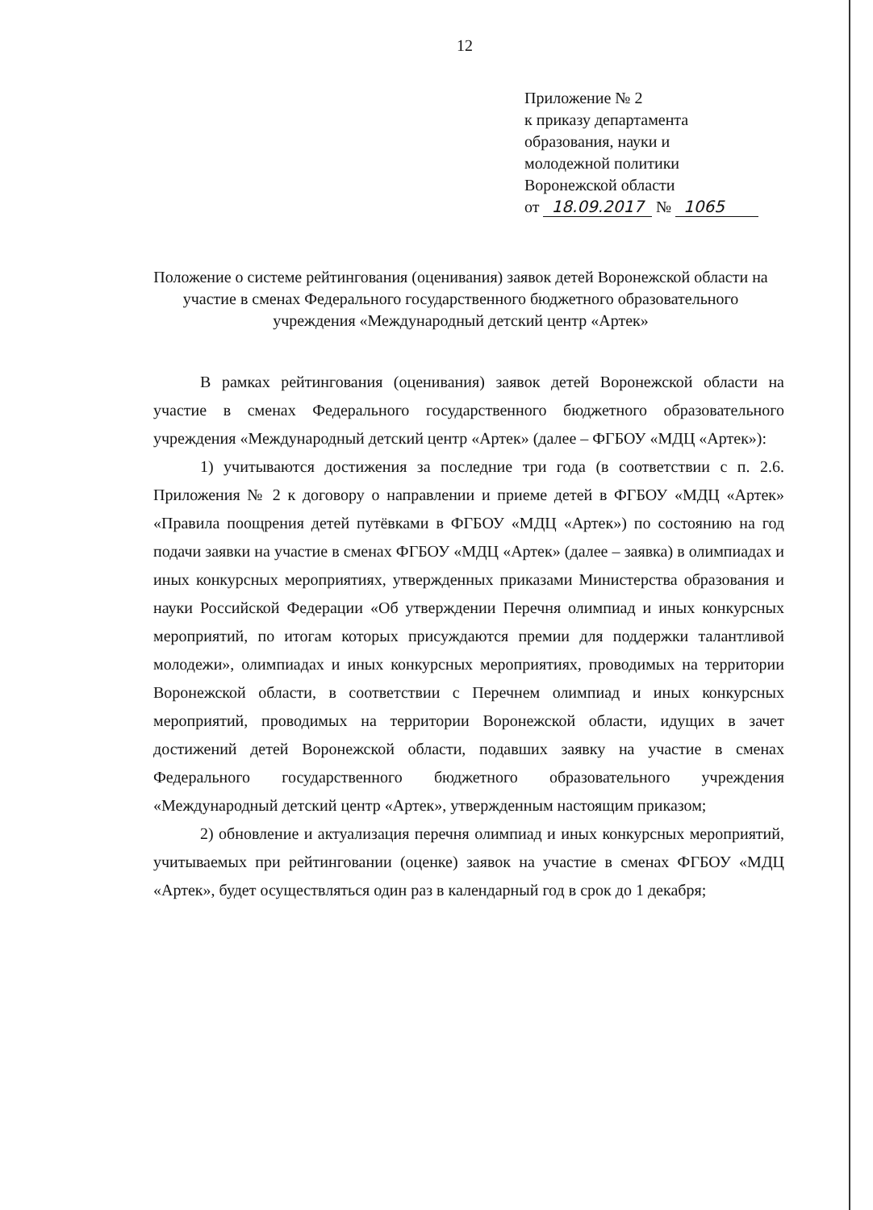12
Приложение № 2
к приказу департамента
образования, науки и
молодежной политики
Воронежской области
от 18.09.2017 № 1065
Положение о системе рейтингования (оценивания) заявок детей Воронежской области на участие в сменах Федерального государственного бюджетного образовательного учреждения «Международный детский центр «Артек»
В рамках рейтингования (оценивания) заявок детей Воронежской области на участие в сменах Федерального государственного бюджетного образовательного учреждения «Международный детский центр «Артек» (далее – ФГБОУ «МДЦ «Артек»):
1) учитываются достижения за последние три года (в соответствии с п. 2.6. Приложения № 2 к договору о направлении и приеме детей в ФГБОУ «МДЦ «Артек» «Правила поощрения детей путёвками в ФГБОУ «МДЦ «Артек») по состоянию на год подачи заявки на участие в сменах ФГБОУ «МДЦ «Артек» (далее – заявка) в олимпиадах и иных конкурсных мероприятиях, утвержденных приказами Министерства образования и науки Российской Федерации «Об утверждении Перечня олимпиад и иных конкурсных мероприятий, по итогам которых присуждаются премии для поддержки талантливой молодежи», олимпиадах и иных конкурсных мероприятиях, проводимых на территории Воронежской области, в соответствии с Перечнем олимпиад и иных конкурсных мероприятий, проводимых на территории Воронежской области, идущих в зачет достижений детей Воронежской области, подавших заявку на участие в сменах Федерального государственного бюджетного образовательного учреждения «Международный детский центр «Артек», утвержденным настоящим приказом;
2) обновление и актуализация перечня олимпиад и иных конкурсных мероприятий, учитываемых при рейтинговании (оценке) заявок на участие в сменах ФГБОУ «МДЦ «Артек», будет осуществляться один раз в календарный год в срок до 1 декабря;